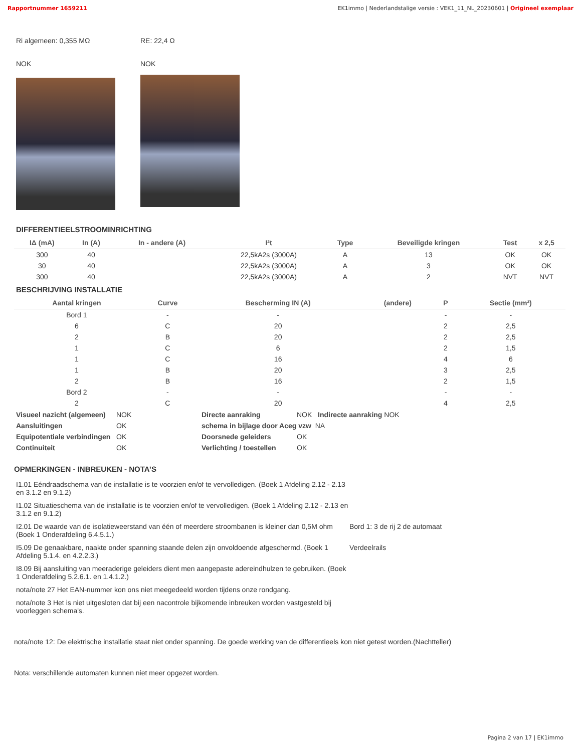Rapportnummer 1659211 EK1immo | Nederlandstalige versie : VEK1_11_NL_20230601 | Origineel exemplaar
Ri algemeen: 0,355 MΩ
NOK
RE: 22,4 Ω
NOK
DIFFERENTIEELSTROOMINRICHTING
| IΔ (mA) | In (A) | In - andere (A) | I²t | Type | Beveiligde kringen | Test | x 2,5 |
| --- | --- | --- | --- | --- | --- | --- | --- |
| 300 | 40 | | 22,5kA2s (3000A) | A | 13 | OK | OK |
| 30 | 40 | | 22,5kA2s (3000A) | A | 3 | OK | OK |
| 300 | 40 | | 22,5kA2s (3000A) | A | 2 | NVT | NVT |
BESCHRIJVING INSTALLATIE
| Aantal kringen | Curve | Bescherming IN (A) | (andere) | P | Sectie (mm²) |
| --- | --- | --- | --- | --- | --- |
| Bord 1 | - | - | | - | - |
| 6 | C | 20 | | 2 | 2,5 |
| 2 | B | 20 | | 2 | 2,5 |
| 1 | C | 6 | | 2 | 1,5 |
| 1 | C | 16 | | 4 | 6 |
| 1 | B | 20 | | 3 | 2,5 |
| 2 | B | 16 | | 2 | 1,5 |
| Bord 2 | - | - | | - | - |
| 2 | C | 20 | | 4 | 2,5 |
Visueel nazicht (algemeen) NOK Directe aanraking NOK Indirecte aanraking NOK Aansluitingen OK schema in bijlage door Aceg vzw NA Equipotentiale verbindingen OK Doorsnede geleiders OK Continuiteit OK Verlichting / toestellen OK
OPMERKINGEN - INBREUKEN - NOTA’S
I1.01 Eéndraadschema van de installatie is te voorzien en/of te vervolledigen. (Boek 1 Afdeling 2.12 - 2.13 en 3.1.2 en 9.1.2)
I1.02 Situatieschema van de installatie is te voorzien en/of te vervolledigen. (Boek 1 Afdeling 2.12 - 2.13 en 3.1.2 en 9.1.2)
I2.01 De waarde van de isolatieweerstand van één of meerdere stroombanen is kleiner dan 0,5M ohm (Boek 1 Onderafdeling 6.4.5.1.)
Bord 1: 3 de rij 2 de automaat
I5.09 De genaakbare, naakte onder spanning staande delen zijn onvoldoende afgeschermd. (Boek 1 Afdeling 5.1.4. en 4.2.2.3.)
Verdeelrails
I8.09 Bij aansluiting van meeraderige geleiders dient men aangepaste adereindhulzen te gebruiken. (Boek 1 Onderafdeling 5.2.6.1. en 1.4.1.2.)
nota/note 27 Het EAN-nummer kon ons niet meegedeeld worden tijdens onze rondgang.
nota/note 3 Het is niet uitgesloten dat bij een nacontrole bijkomende inbreuken worden vastgesteld bij voorleggen schema's.
nota/note 12: De elektrische installatie staat niet onder spanning. De goede werking van de differentieels kon niet getest worden.(Nachtteller)
Nota: verschillende automaten kunnen niet meer opgezet worden.
Pagina 2 van 17 | EK1immo